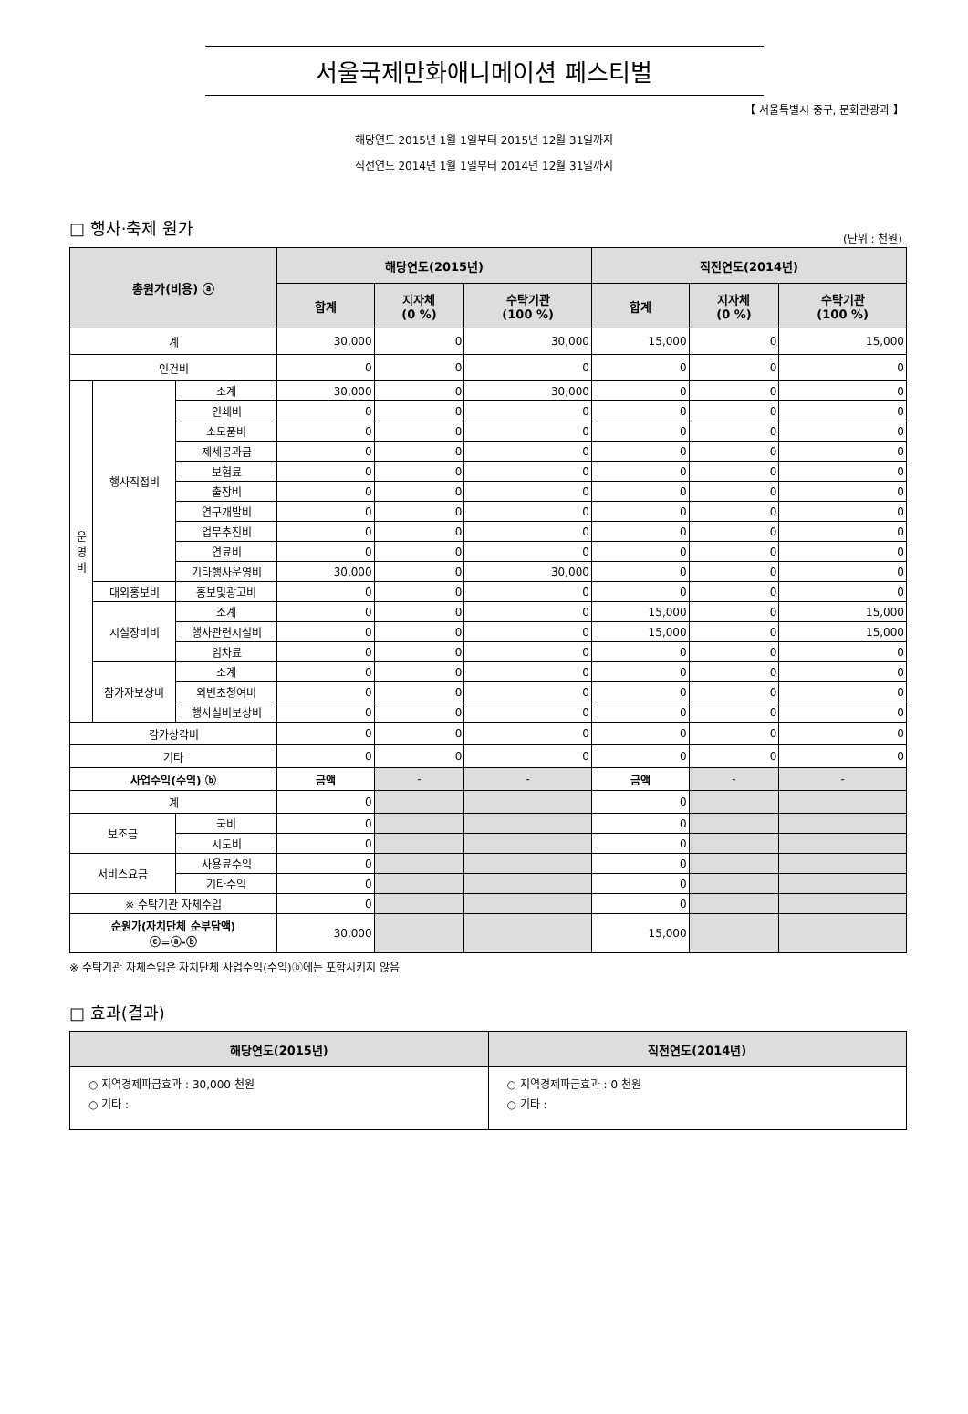서울국제만화애니메이션 페스티벌
【 서울특별시 중구, 문화관광과 】
해당연도 2015년 1월 1일부터 2015년 12월 31일까지
직전연도 2014년 1월 1일부터 2014년 12월 31일까지
□ 행사·축제 원가
(단위 : 천원)
| 총원가(비용) ⓐ | | | 해당연도(2015년) | | | 직전연도(2014년) | | |
| --- | --- | --- | --- | --- | --- | --- | --- | --- |
| | | | 합계 | 지자체 (0 %) | 수탁기관 (100 %) | 합계 | 지자체 (0 %) | 수탁기관 (100 %) |
| 계 | | | 30,000 | 0 | 30,000 | 15,000 | 0 | 15,000 |
| 인건비 | | | 0 | 0 | 0 | 0 | 0 | 0 |
| 운 영 비 | 행사직접비 | 소계 | 30,000 | 0 | 30,000 | 0 | 0 | 0 |
| | | 인쇄비 | 0 | 0 | 0 | 0 | 0 | 0 |
| | | 소모품비 | 0 | 0 | 0 | 0 | 0 | 0 |
| | | 제세공과금 | 0 | 0 | 0 | 0 | 0 | 0 |
| | | 보험료 | 0 | 0 | 0 | 0 | 0 | 0 |
| | | 출장비 | 0 | 0 | 0 | 0 | 0 | 0 |
| | | 연구개발비 | 0 | 0 | 0 | 0 | 0 | 0 |
| | | 업무추진비 | 0 | 0 | 0 | 0 | 0 | 0 |
| | | 연료비 | 0 | 0 | 0 | 0 | 0 | 0 |
| | | 기타행사운영비 | 30,000 | 0 | 30,000 | 0 | 0 | 0 |
| | 대외홍보비 | 홍보및광고비 | 0 | 0 | 0 | 0 | 0 | 0 |
| | 시설장비비 | 소계 | 0 | 0 | 0 | 15,000 | 0 | 15,000 |
| | | 행사관련시설비 | 0 | 0 | 0 | 15,000 | 0 | 15,000 |
| | | 임차료 | 0 | 0 | 0 | 0 | 0 | 0 |
| | 참가자보상비 | 소계 | 0 | 0 | 0 | 0 | 0 | 0 |
| | | 외빈초청여비 | 0 | 0 | 0 | 0 | 0 | 0 |
| | | 행사실비보상비 | 0 | 0 | 0 | 0 | 0 | 0 |
| 감가상각비 | | | 0 | 0 | 0 | 0 | 0 | 0 |
| 기타 | | | 0 | 0 | 0 | 0 | 0 | 0 |
| 사업수익(수익) ⓑ | | | 금액 | - | - | 금액 | - | - |
| 계 | | | 0 | | | 0 | | |
| 보조금 | | 국비 | 0 | | | 0 | | |
| | | 시도비 | 0 | | | 0 | | |
| 서비스요금 | | 사용료수익 | 0 | | | 0 | | |
| | | 기타수익 | 0 | | | 0 | | |
| ※ 수탁기관 자체수입 | | | 0 | | | 0 | | |
| 순원가(자치단체 순부담액) ⓒ=ⓐ-ⓑ | | | 30,000 | | | 15,000 | | |
※ 수탁기관 자체수입은 자치단체 사업수익(수익)ⓑ에는 포함시키지 않음
□ 효과(결과)
| 해당연도(2015년) | 직전연도(2014년) |
| --- | --- |
| ○ 지역경제파급효과 : 30,000 천원 ○ 기타 : | ○ 지역경제파급효과 : 0 천원 ○ 기타 : |